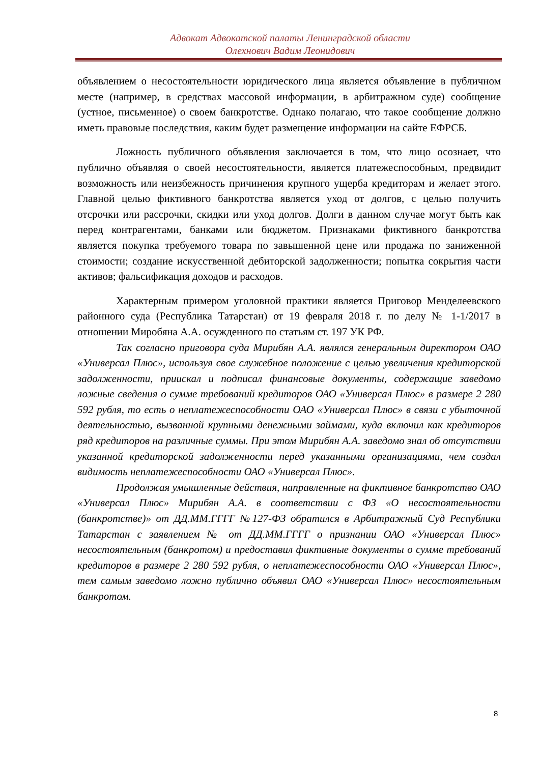Адвокат Адвокатской палаты Ленинградской области
Олехнович Вадим Леонидович
объявлением о несостоятельности юридического лица является объявление в публичном месте (например, в средствах массовой информации, в арбитражном суде) сообщение (устное, письменное) о своем банкротстве. Однако полагаю, что такое сообщение должно иметь правовые последствия, каким будет размещение информации на сайте ЕФРСБ.
Ложность публичного объявления заключается в том, что лицо осознает, что публично объявляя о своей несостоятельности, является платежеспособным, предвидит возможность или неизбежность причинения крупного ущерба кредиторам и желает этого. Главной целью фиктивного банкротства является уход от долгов, с целью получить отсрочки или рассрочки, скидки или уход долгов. Долги в данном случае могут быть как перед контрагентами, банками или бюджетом. Признаками фиктивного банкротства является покупка требуемого товара по завышенной цене или продажа по заниженной стоимости; создание искусственной дебиторской задолженности; попытка сокрытия части активов; фальсификация доходов и расходов.
Характерным примером уголовной практики является Приговор Менделеевского районного суда (Республика Татарстан) от 19 февраля 2018 г. по делу № 1-1/2017 в отношении Миробяна А.А. осужденного по статьям ст. 197 УК РФ.
Так согласно приговора суда Мирибян А.А. являлся генеральным директором ОАО «Универсал Плюс», используя свое служебное положение с целью увеличения кредиторской задолженности, приискал и подписал финансовые документы, содержащие заведомо ложные сведения о сумме требований кредиторов ОАО «Универсал Плюс» в размере 2 280 592 рубля, то есть о неплатежеспособности ОАО «Универсал Плюс» в связи с убыточной деятельностью, вызванной крупными денежными займами, куда включил как кредиторов ряд кредиторов на различные суммы. При этом Мирибян А.А. заведомо знал об отсутствии указанной кредиторской задолженности перед указанными организациями, чем создал видимость неплатежеспособности ОАО «Универсал Плюс».
Продолжая умышленные действия, направленные на фиктивное банкротство ОАО «Универсал Плюс» Мирибян А.А. в соответствии с ФЗ «О несостоятельности (банкротстве)» от ДД.ММ.ГГГГ №127-ФЗ обратился в Арбитражный Суд Республики Татарстан с заявлением № от ДД.ММ.ГГГГ о признании ОАО «Универсал Плюс» несостоятельным (банкротом) и предоставил фиктивные документы о сумме требований кредиторов в размере 2 280 592 рубля, о неплатежеспособности ОАО «Универсал Плюс», тем самым заведомо ложно публично объявил ОАО «Универсал Плюс» несостоятельным банкротом.
8